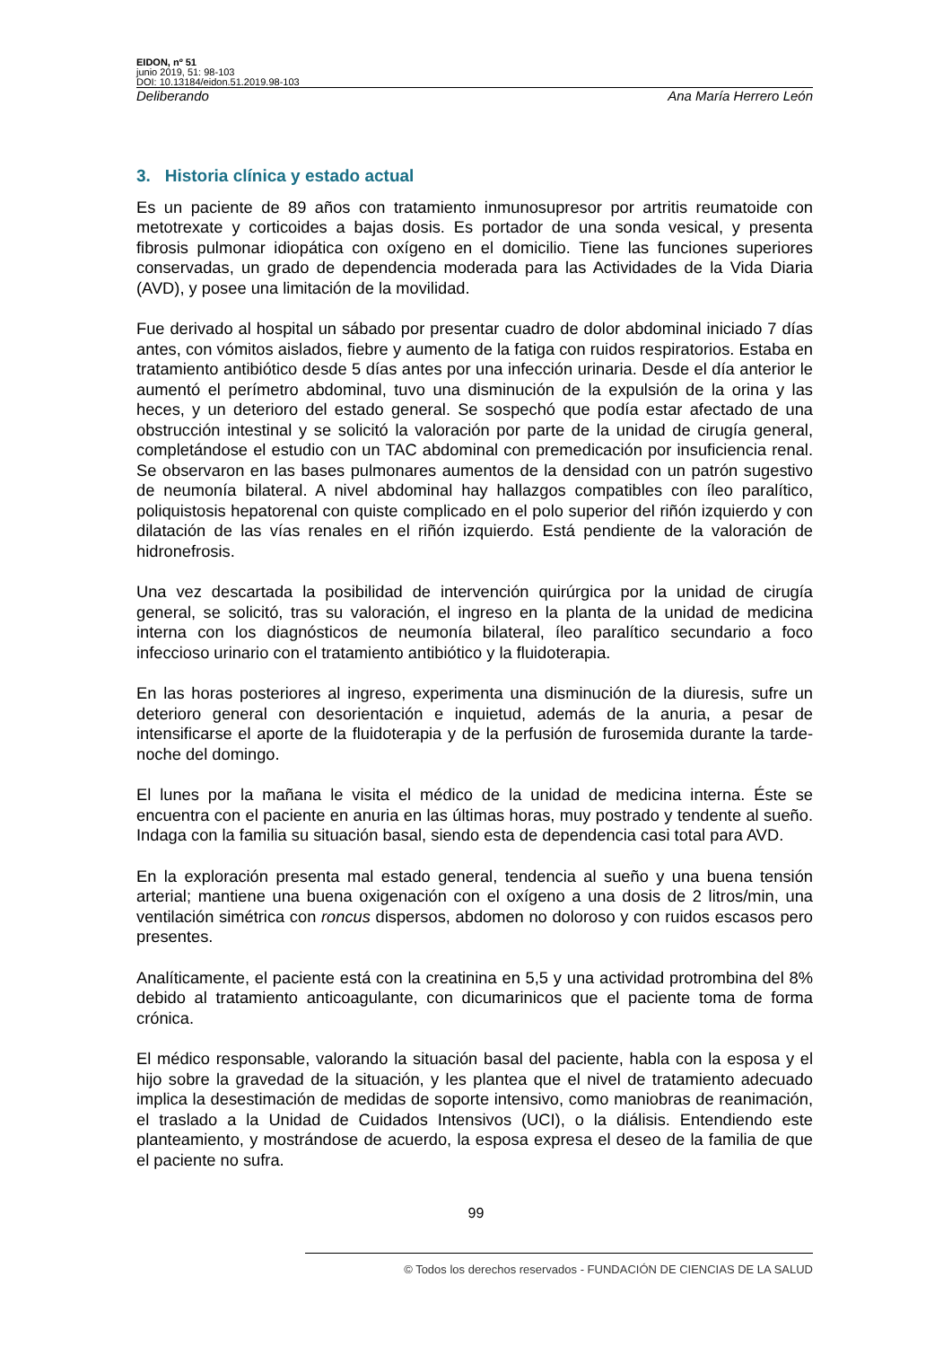EIDON, nº 51
junio 2019, 51: 98-103
DOI: 10.13184/eidon.51.2019.98-103
Deliberando Ana María Herrero León
3. Historia clínica y estado actual
Es un paciente de 89 años con tratamiento inmunosupresor por artritis reumatoide con metotrexate y corticoides a bajas dosis. Es portador de una sonda vesical, y presenta fibrosis pulmonar idiopática con oxígeno en el domicilio. Tiene las funciones superiores conservadas, un grado de dependencia moderada para las Actividades de la Vida Diaria (AVD), y posee una limitación de la movilidad.
Fue derivado al hospital un sábado por presentar cuadro de dolor abdominal iniciado 7 días antes, con vómitos aislados, fiebre y aumento de la fatiga con ruidos respiratorios. Estaba en tratamiento antibiótico desde 5 días antes por una infección urinaria. Desde el día anterior le aumentó el perímetro abdominal, tuvo una disminución de la expulsión de la orina y las heces, y un deterioro del estado general. Se sospechó que podía estar afectado de una obstrucción intestinal y se solicitó la valoración por parte de la unidad de cirugía general, completándose el estudio con un TAC abdominal con premedicación por insuficiencia renal. Se observaron en las bases pulmonares aumentos de la densidad con un patrón sugestivo de neumonía bilateral. A nivel abdominal hay hallazgos compatibles con íleo paralítico, poliquistosis hepatorenal con quiste complicado en el polo superior del riñón izquierdo y con dilatación de las vías renales en el riñón izquierdo. Está pendiente de la valoración de hidronefrosis.
Una vez descartada la posibilidad de intervención quirúrgica por la unidad de cirugía general, se solicitó, tras su valoración, el ingreso en la planta de la unidad de medicina interna con los diagnósticos de neumonía bilateral, íleo paralítico secundario a foco infeccioso urinario con el tratamiento antibiótico y la fluidoterapia.
En las horas posteriores al ingreso, experimenta una disminución de la diuresis, sufre un deterioro general con desorientación e inquietud, además de la anuria, a pesar de intensificarse el aporte de la fluidoterapia y de la perfusión de furosemida durante la tarde-noche del domingo.
El lunes por la mañana le visita el médico de la unidad de medicina interna. Éste se encuentra con el paciente en anuria en las últimas horas, muy postrado y tendente al sueño. Indaga con la familia su situación basal, siendo esta de dependencia casi total para AVD.
En la exploración presenta mal estado general, tendencia al sueño y una buena tensión arterial; mantiene una buena oxigenación con el oxígeno a una dosis de 2 litros/min, una ventilación simétrica con roncus dispersos, abdomen no doloroso y con ruidos escasos pero presentes.
Analíticamente, el paciente está con la creatinina en 5,5 y una actividad protrombina del 8% debido al tratamiento anticoagulante, con dicumarinicos que el paciente toma de forma crónica.
El médico responsable, valorando la situación basal del paciente, habla con la esposa y el hijo sobre la gravedad de la situación, y les plantea que el nivel de tratamiento adecuado implica la desestimación de medidas de soporte intensivo, como maniobras de reanimación, el traslado a la Unidad de Cuidados Intensivos (UCI), o la diálisis. Entendiendo este planteamiento, y mostrándose de acuerdo, la esposa expresa el deseo de la familia de que el paciente no sufra.
99
© Todos los derechos reservados - FUNDACIÓN DE CIENCIAS DE LA SALUD